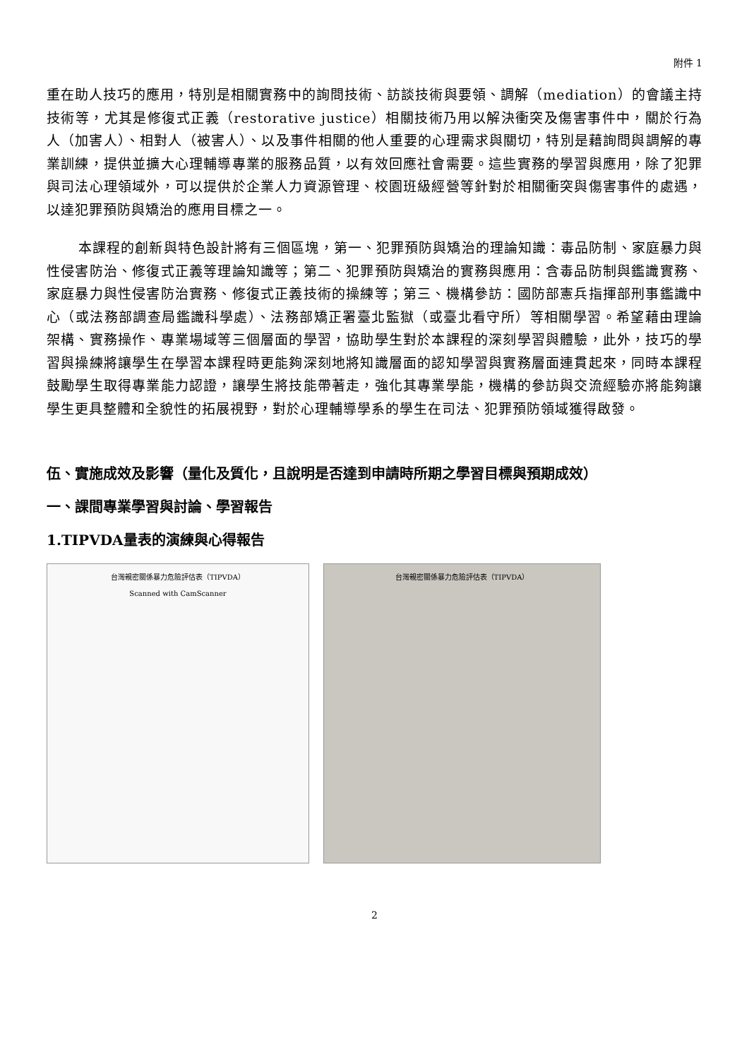附件 1
重在助人技巧的應用，特別是相關實務中的詢問技術、訪談技術與要領、調解（mediation）的會議主持技術等，尤其是修復式正義（restorative justice）相關技術乃用以解決衝突及傷害事件中，關於行為人（加害人）、相對人（被害人）、以及事件相關的他人重要的心理需求與關切，特別是藉詢問與調解的專業訓練，提供並擴大心理輔導專業的服務品質，以有效回應社會需要。這些實務的學習與應用，除了犯罪與司法心理領域外，可以提供於企業人力資源管理、校園班級經營等針對於相關衝突與傷害事件的處遇，以達犯罪預防與矯治的應用目標之一。
本課程的創新與特色設計將有三個區塊，第一、犯罪預防與矯治的理論知識：毒品防制、家庭暴力與性侵害防治、修復式正義等理論知識等；第二、犯罪預防與矯治的實務與應用：含毒品防制與鑑識實務、家庭暴力與性侵害防治實務、修復式正義技術的操練等；第三、機構參訪：國防部憲兵指揮部刑事鑑識中心（或法務部調查局鑑識科學處）、法務部矯正署臺北監獄（或臺北看守所）等相關學習。希望藉由理論架構、實務操作、專業場域等三個層面的學習，協助學生對於本課程的深刻學習與體驗，此外，技巧的學習與操練將讓學生在學習本課程時更能夠深刻地將知識層面的認知學習與實務層面連貫起來，同時本課程鼓勵學生取得專業能力認證，讓學生將技能帶著走，強化其專業學能，機構的參訪與交流經驗亦將能夠讓學生更具整體和全貌性的拓展視野，對於心理輔導學系的學生在司法、犯罪預防領域獲得啟發。
伍、實施成效及影響（量化及質化，且說明是否達到申請時所期之學習目標與預期成效）
一、課間專業學習與討論、學習報告
1.TIPVDA量表的演練與心得報告
台灣親密關係暴力危險評估表（TIPVDA）
Scanned with CamScanner
台灣親密關係暴力危險評估表（TIPVDA）
2